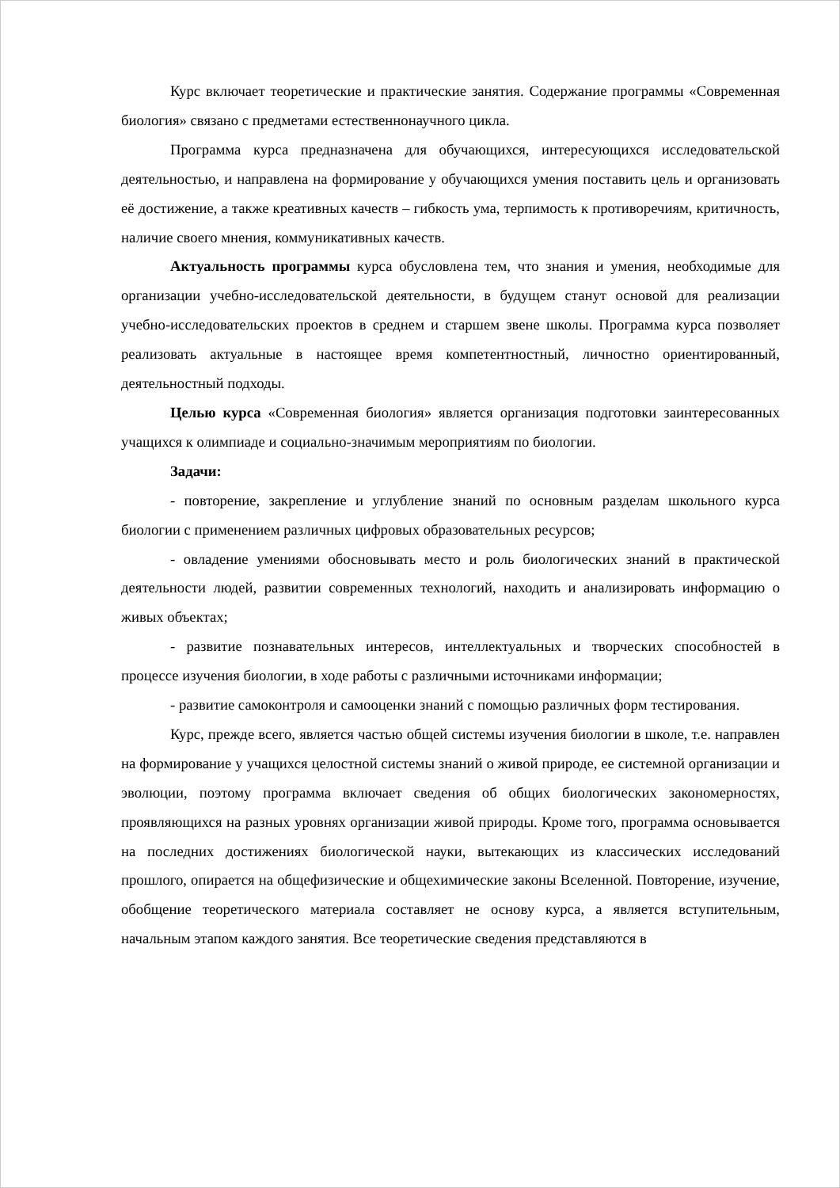Курс включает теоретические и практические занятия. Содержание программы «Современная биология» связано с предметами естественнонаучного цикла.
Программа курса предназначена для обучающихся, интересующихся исследовательской деятельностью, и направлена на формирование у обучающихся умения поставить цель и организовать её достижение, а также креативных качеств – гибкость ума, терпимость к противоречиям, критичность, наличие своего мнения, коммуникативных качеств.
Актуальность программы курса обусловлена тем, что знания и умения, необходимые для организации учебно-исследовательской деятельности, в будущем станут основой для реализации учебно-исследовательских проектов в среднем и старшем звене школы. Программа курса позволяет реализовать актуальные в настоящее время компетентностный, личностно ориентированный, деятельностный подходы.
Целью курса «Современная биология» является организация подготовки заинтересованных учащихся к олимпиаде и социально-значимым мероприятиям по биологии.
Задачи:
- повторение, закрепление и углубление знаний по основным разделам школьного курса биологии с применением различных цифровых образовательных ресурсов;
- овладение умениями обосновывать место и роль биологических знаний в практической деятельности людей, развитии современных технологий, находить и анализировать информацию о живых объектах;
- развитие познавательных интересов, интеллектуальных и творческих способностей в процессе изучения биологии, в ходе работы с различными источниками информации;
- развитие самоконтроля и самооценки знаний с помощью различных форм тестирования.
Курс, прежде всего, является частью общей системы изучения биологии в школе, т.е. направлен на формирование у учащихся целостной системы знаний о живой природе, ее системной организации и эволюции, поэтому программа включает сведения об общих биологических закономерностях, проявляющихся на разных уровнях организации живой природы. Кроме того, программа основывается на последних достижениях биологической науки, вытекающих из классических исследований прошлого, опирается на общефизические и общехимические законы Вселенной. Повторение, изучение, обобщение теоретического материала составляет не основу курса, а является вступительным, начальным этапом каждого занятия. Все теоретические сведения представляются в